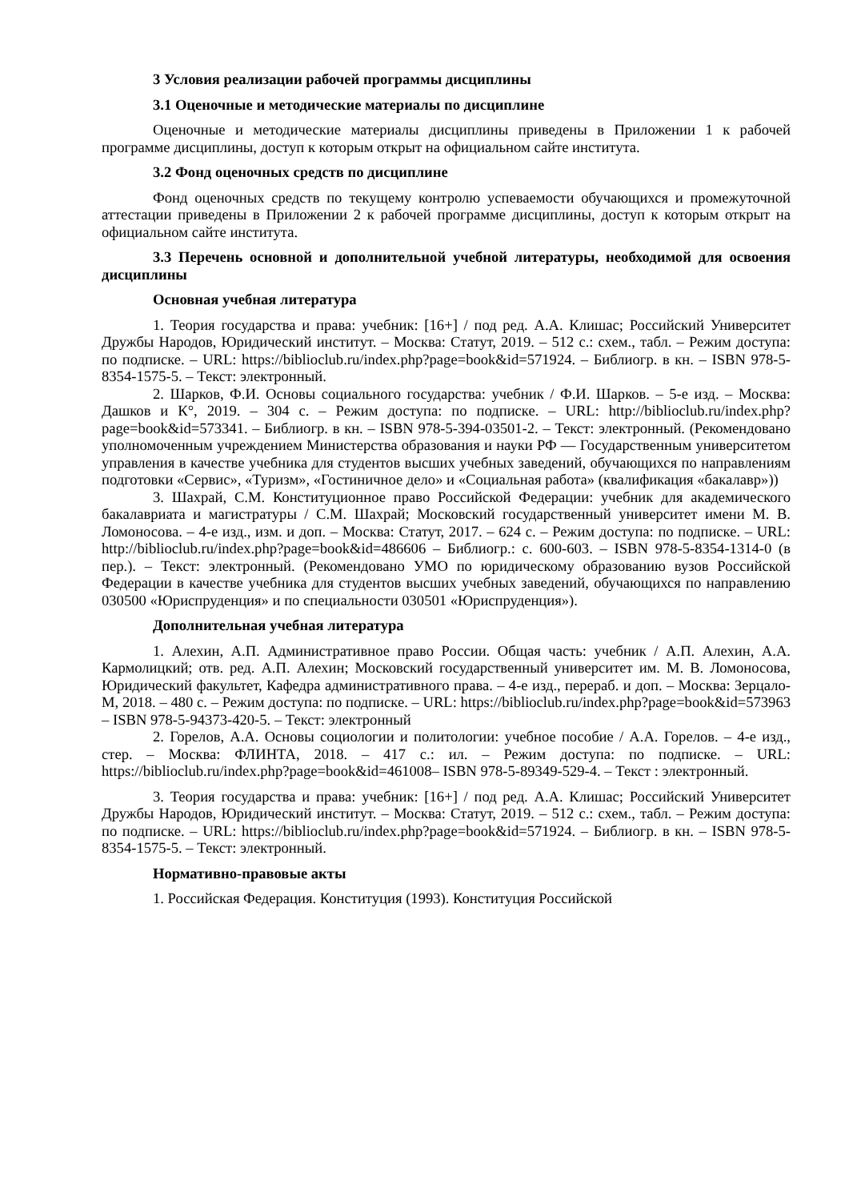3 Условия реализации рабочей программы дисциплины
3.1 Оценочные и методические материалы по дисциплине
Оценочные и методические материалы дисциплины приведены в Приложении 1 к рабочей программе дисциплины, доступ к которым открыт на официальном сайте института.
3.2 Фонд оценочных средств по дисциплине
Фонд оценочных средств по текущему контролю успеваемости обучающихся и промежуточной аттестации приведены в Приложении 2 к рабочей программе дисциплины, доступ к которым открыт на официальном сайте института.
3.3 Перечень основной и дополнительной учебной литературы, необходимой для освоения дисциплины
Основная учебная литература
1. Теория государства и права: учебник: [16+] / под ред. А.А. Клишас; Российский Университет Дружбы Народов, Юридический институт. – Москва: Статут, 2019. – 512 с.: схем., табл. – Режим доступа: по подписке. – URL: https://biblioclub.ru/index.php?page=book&id=571924. – Библиогр. в кн. – ISBN 978-5-8354-1575-5. – Текст: электронный.
2. Шарков, Ф.И. Основы социального государства: учебник / Ф.И. Шарков. – 5-е изд. – Москва: Дашков и К°, 2019. – 304 с. – Режим доступа: по подписке. – URL: http://biblioclub.ru/index.php?page=book&id=573341. – Библиогр. в кн. – ISBN 978-5-394-03501-2. – Текст: электронный. (Рекомендовано уполномоченным учреждением Министерства образования и науки РФ — Государственным университетом управления в качестве учебника для студентов высших учебных заведений, обучающихся по направлениям подготовки «Сервис», «Туризм», «Гостиничное дело» и «Социальная работа» (квалификация «бакалавр»))
3. Шахрай, С.М. Конституционное право Российской Федерации: учебник для академического бакалавриата и магистратуры / С.М. Шахрай; Московский государственный университет имени М. В. Ломоносова. – 4-е изд., изм. и доп. – Москва: Статут, 2017. – 624 с. – Режим доступа: по подписке. – URL: http://biblioclub.ru/index.php?page=book&id=486606 – Библиогр.: с. 600-603. – ISBN 978-5-8354-1314-0 (в пер.). – Текст: электронный. (Рекомендовано УМО по юридическому образованию вузов Российской Федерации в качестве учебника для студентов высших учебных заведений, обучающихся по направлению 030500 «Юриспруденция» и по специальности 030501 «Юриспруденция»).
Дополнительная учебная литература
1. Алехин, А.П. Административное право России. Общая часть: учебник / А.П. Алехин, А.А. Кармолицкий; отв. ред. А.П. Алехин; Московский государственный университет им. М. В. Ломоносова, Юридический факультет, Кафедра административного права. – 4-е изд., перераб. и доп. – Москва: Зерцало-М, 2018. – 480 с. – Режим доступа: по подписке. – URL: https://biblioclub.ru/index.php?page=book&id=573963 – ISBN 978-5-94373-420-5. – Текст: электронный
2. Горелов, А.А. Основы социологии и политологии: учебное пособие / А.А. Горелов. – 4-е изд., стер. – Москва: ФЛИНТА, 2018. – 417 с.: ил. – Режим доступа: по подписке. – URL: https://biblioclub.ru/index.php?page=book&id=461008– ISBN 978-5-89349-529-4. – Текст : электронный.
3. Теория государства и права: учебник: [16+] / под ред. А.А. Клишас; Российский Университет Дружбы Народов, Юридический институт. – Москва: Статут, 2019. – 512 с.: схем., табл. – Режим доступа: по подписке. – URL: https://biblioclub.ru/index.php?page=book&id=571924. – Библиогр. в кн. – ISBN 978-5-8354-1575-5. – Текст: электронный.
Нормативно-правовые акты
1. Российская Федерация. Конституция (1993). Конституция Российской